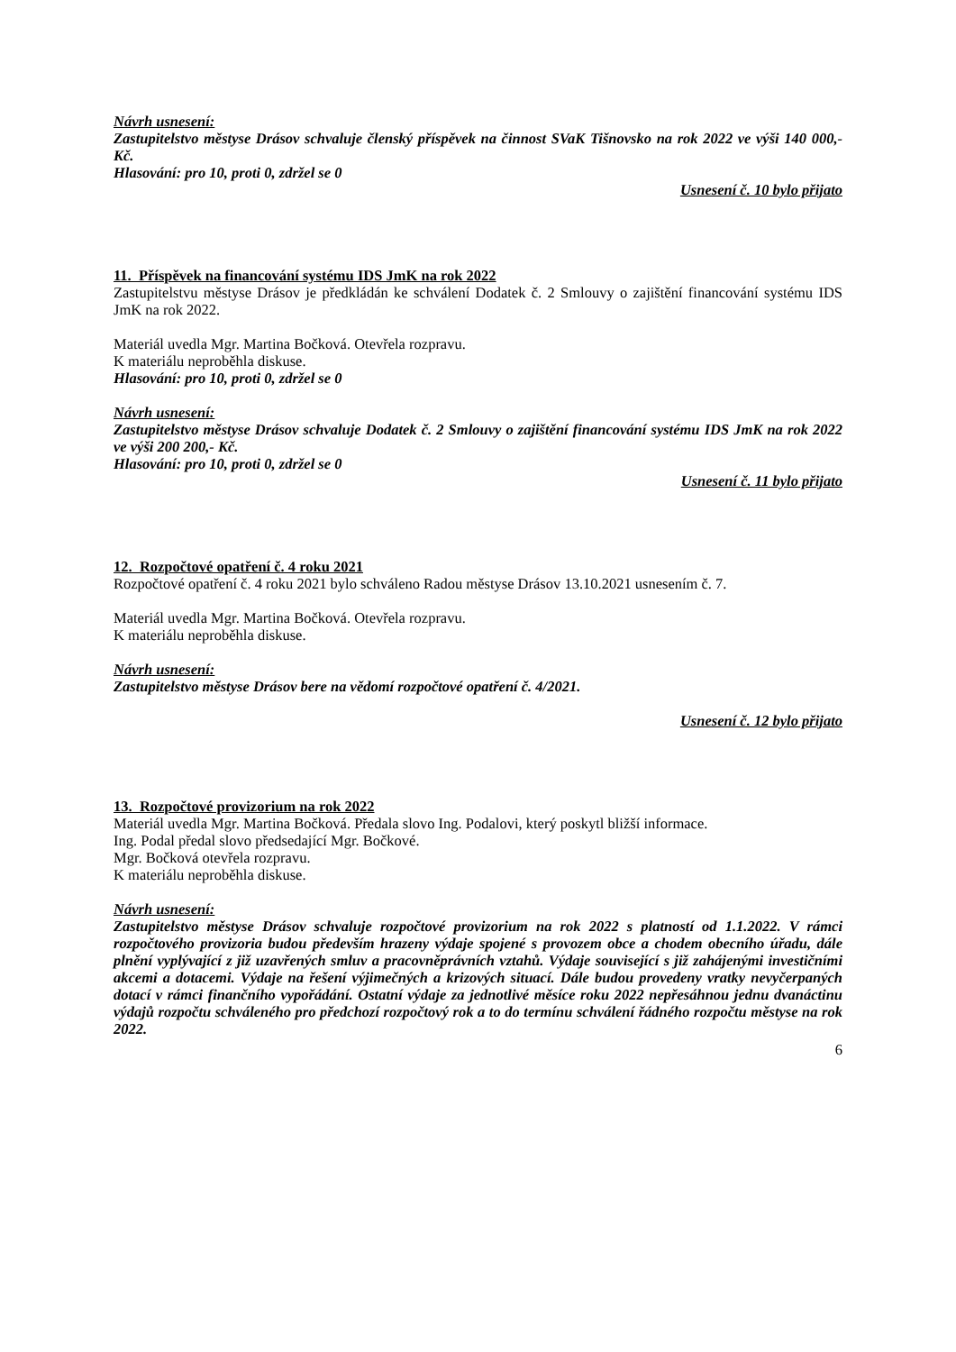Návrh usnesení:
Zastupitelstvo městyse Drásov schvaluje členský příspěvek na činnost SVaK Tišnovsko na rok 2022 ve výši 140 000,- Kč.
Hlasování: pro 10, proti 0, zdržel se 0
Usnesení č. 10 bylo přijato
11. Příspěvek na financování systému IDS JmK na rok 2022
Zastupitelstvu městyse Drásov je předkládán ke schválení Dodatek č. 2 Smlouvy o zajištění financování systému IDS JmK na rok 2022.
Materiál uvedla Mgr. Martina Bočková. Otevřela rozpravu.
K materiálu neproběhla diskuse.
Hlasování: pro 10, proti 0, zdržel se 0
Návrh usnesení:
Zastupitelstvo městyse Drásov schvaluje Dodatek č. 2 Smlouvy o zajištění financování systému IDS JmK na rok 2022 ve výši 200 200,- Kč.
Hlasování: pro 10, proti 0, zdržel se 0
Usnesení č. 11 bylo přijato
12. Rozpočtové opatření č. 4 roku 2021
Rozpočtové opatření č. 4 roku 2021 bylo schváleno Radou městyse Drásov 13.10.2021 usnesením č. 7.
Materiál uvedla Mgr. Martina Bočková. Otevřela rozpravu.
K materiálu neproběhla diskuse.
Návrh usnesení:
Zastupitelstvo městyse Drásov bere na vědomí rozpočtové opatření č. 4/2021.
Usnesení č. 12 bylo přijato
13. Rozpočtové provizorium na rok 2022
Materiál uvedla Mgr. Martina Bočková. Předala slovo Ing. Podalovi, který poskytl bližší informace.
Ing. Podal předal slovo předsedající Mgr. Bočkové.
Mgr. Bočková otevřela rozpravu.
K materiálu neproběhla diskuse.
Návrh usnesení:
Zastupitelstvo městyse Drásov schvaluje rozpočtové provizorium na rok 2022 s platností od 1.1.2022. V rámci rozpočtového provizoria budou především hrazeny výdaje spojené s provozem obce a chodem obecního úřadu, dále plnění vyplývající z již uzavřených smluv a pracovněprávních vztahů. Výdaje související s již zahájenými investičními akcemi a dotacemi. Výdaje na řešení výjimečných a krizových situací. Dále budou provedeny vratky nevyčerpaných dotací v rámci finančního vypořádání. Ostatní výdaje za jednotlivé měsíce roku 2022 nepřesáhnou jednu dvanáctinu výdajů rozpočtu schváleného pro předchozí rozpočtový rok a to do termínu schválení řádného rozpočtu městyse na rok 2022.
6